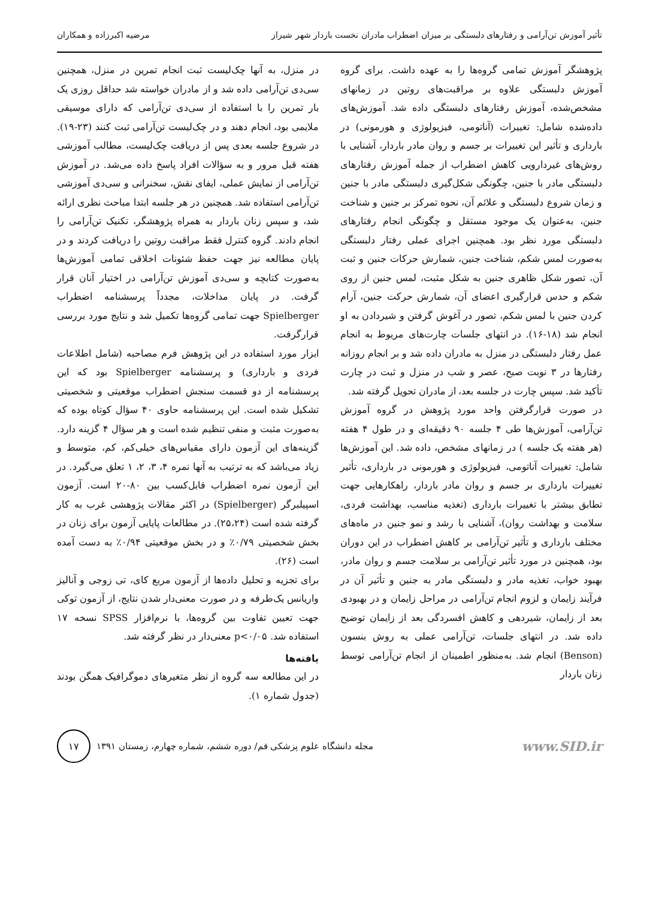تأثیر آموزش تن‌آرامی و رفتارهای دلبستگی بر میزان اضطراب مادران نخست باردار شهر شیراز مرضیه اکبرزاده و همکاران
پژوهشگر آموزش تمامی گروه‌ها را به عهده داشت. برای گروه آموزش دلبستگی علاوه بر مراقبت‌های روتین در زمانهای مشخص‌شده، آموزش رفتارهای دلبستگی داده شد. آموزش‌های داده‌شده شامل: تغییرات (آناتومی، فیزیولوژی و هورمونی) در بارداری و تأثیر این تغییرات بر جسم و روان مادر باردار، آشنایی با روش‌های غیردارویی کاهش اضطراب از جمله آموزش رفتارهای دلبستگی مادر با جنین، چگونگی شکل‌گیری دلبستگی مادر با جنین و زمان شروع دلبستگی و علائم آن، نحوه تمرکز بر جنین و شناخت جنین، به‌عنوان یک موجود مستقل و چگونگی انجام رفتارهای دلبستگی مورد نظر بود. همچنین اجرای عملی رفتار دلبستگی به‌صورت لمس شکم، شناخت جنین، شمارش حرکات جنین و ثبت آن، تصور شکل ظاهری جنین به شکل مثبت، لمس جنین از روی شکم و حدس قرارگیری اعضای آن، شمارش حرکت جنین، آرام کردن جنین با لمس شکم، تصور در آغوش گرفتن و شیردادن به او انجام شد (۱۸-۱۶). در انتهای جلسات چارت‌های مربوط به انجام عمل رفتار دلبستگی در منزل به مادران داده شد و بر انجام روزانه رفتارها در ۳ نوبت صبح، عصر و شب در منزل و ثبت در چارت تأکید شد. سپس چارت در جلسه بعد، از مادران تحویل گرفته شد.
در صورت قرارگرفتن واحد مورد پژوهش در گروه آموزش تن‌آرامی، آموزش‌ها طی ۴ جلسه ۹۰ دقیقه‌ای و در طول ۴ هفته (هر هفته یک جلسه ) در زمانهای مشخص، داده شد. این آموزش‌ها شامل: تغییرات آناتومی، فیزیولوژی و هورمونی در بارداری، تأثیر تغییرات بارداری بر جسم و روان مادر باردار، راهکارهایی جهت تطابق بیشتر با تغییرات بارداری (تغذیه مناسب، بهداشت فردی، سلامت و بهداشت روان)، آشنایی با رشد و نمو جنین در ماه‌های مختلف بارداری و تأثیر تن‌آرامی بر کاهش اضطراب در این دوران بود، همچنین در مورد تأثیر تن‌آرامی بر سلامت جسم و روان مادر، بهبود خواب، تغذیه مادر و دلبستگی مادر به جنین و تأثیر آن در فرآیند زایمان و لزوم انجام تن‌آرامی در مراحل زایمان و در بهبودی بعد از زایمان، شیردهی و کاهش افسردگی بعد از زایمان توضیح داده شد. در انتهای جلسات، تن‌آرامی عملی به روش بنسون (Benson) انجام شد. به‌منظور اطمینان از انجام تن‌آرامی توسط زنان باردار
در منزل، به آنها چک‌لیست ثبت انجام تمرین در منزل، همچنین سی‌دی تن‌آرامی داده شد و از مادران خواسته شد حداقل روزی یک بار تمرین را با استفاده از سی‌دی تن‌آرامی که دارای موسیقی ملایمی بود، انجام دهند و در چک‌لیست تن‌آرامی ثبت کنند (۲۳-۱۹). در شروع جلسه بعدی پس از دریافت چک‌لیست، مطالب آموزشی هفته قبل مرور و به سؤالات افراد پاسخ داده می‌شد. در آموزش تن‌آرامی از نمایش عملی، ایفای نقش، سخنرانی و سی‌دی آموزشی تن‌آرامی استفاده شد. همچنین در هر جلسه ابتدا مباحث نظری ارائه شد، و سپس زنان باردار به همراه پژوهشگر، تکنیک تن‌آرامی را انجام دادند. گروه کنترل فقط مراقبت روتین را دریافت کردند و در پایان مطالعه نیز جهت حفظ شئونات اخلاقی تمامی آموزش‌ها به‌صورت کتابچه و سی‌دی آموزش تن‌آرامی در اختیار آنان قرار گرفت. در پایان مداخلات، مجدداً پرسشنامه اضطراب Spielberger جهت تمامی گروه‌ها تکمیل شد و نتایج مورد بررسی قرارگرفت.
ابزار مورد استفاده در این پژوهش فرم مصاحبه (شامل اطلاعات فردی و بارداری) و پرسشنامه Spielberger بود که این پرسشنامه از دو قسمت سنجش اضطراب موقعیتی و شخصیتی تشکیل شده است. این پرسشنامه حاوی ۴۰ سؤال کوتاه بوده که به‌صورت مثبت و منفی تنظیم شده است و هر سؤال ۴ گزینه دارد. گزینه‌های این آزمون دارای مقیاس‌های خیلی‌کم، کم، متوسط و زیاد می‌باشد که به ترتیب به آنها نمره ۴، ۳، ۲، ۱ تعلق می‌گیرد. در این آزمون نمره اضطراب قابل‌کسب بین ۸۰-۲۰ است. آزمون اسپیلبرگر (Spielberger) در اکثر مقالات پژوهشی غرب به کار گرفته شده است (۲۵،۲۴). در مطالعات پایایی آزمون برای زنان در بخش شخصیتی ۰/۷۹٪ و در بخش موقعیتی ۰/۹۴٪ به دست آمده است (۲۶).
برای تجزیه و تحلیل داده‌ها از آزمون مربع کای، تی زوجی و آنالیز واریانس یک‌طرفه و در صورت معنی‌دار شدن نتایج، از آزمون توکی جهت تعیین تفاوت بین گروه‌ها، با نرم‌افزار SPSS نسخه ۱۷ استفاده شد. p<۰/۰۵ معنی‌دار در نظر گرفته شد.
یافته‌ها
در این مطالعه سه گروه از نظر متغیرهای دموگرافیک همگن بودند (جدول شماره ۱).
۱۷
مجله دانشگاه علوم پزشکی قم/ دوره ششم، شماره چهارم، زمستان ۱۳۹۱
www.SID.ir